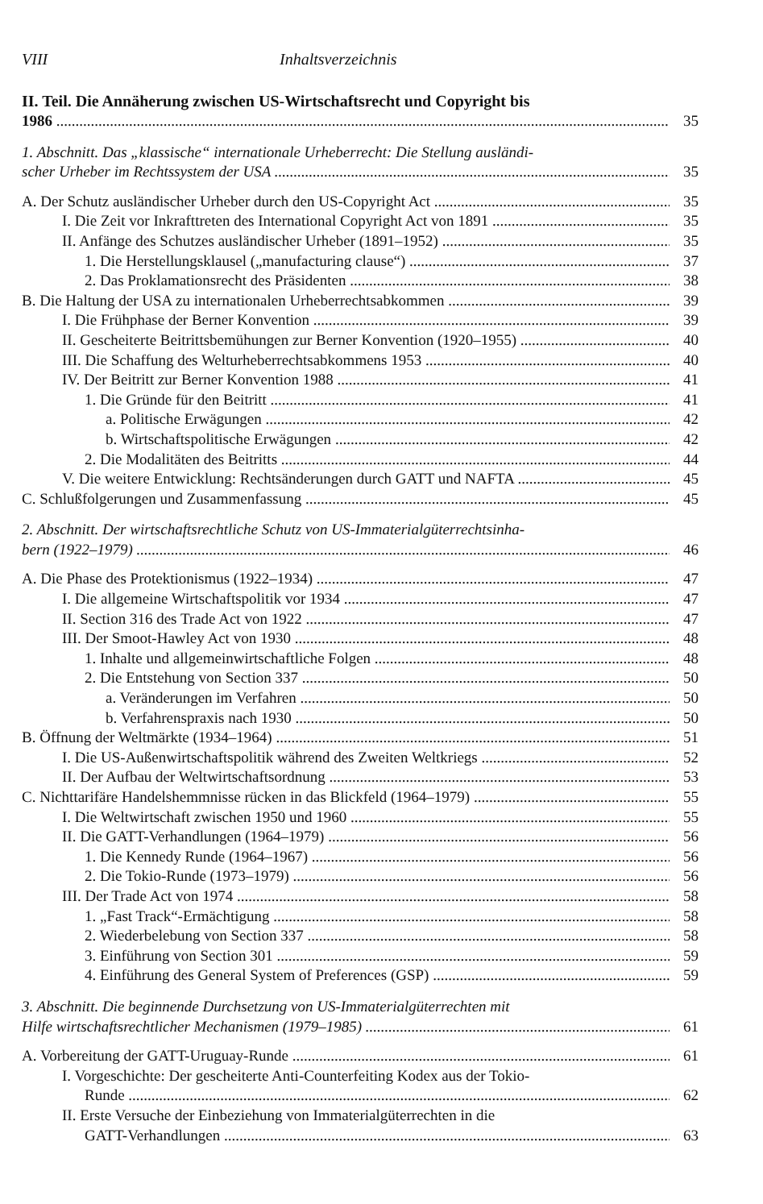VIII Inhaltsverzeichnis
II. Teil. Die Annäherung zwischen US-Wirtschaftsrecht und Copyright bis
1986 35
1. Abschnitt. Das „klassische“ internationale Urheberrecht: Die Stellung ausländi-
scher Urheber im Rechtssystem der USA 35
A. Der Schutz ausländischer Urheber durch den US-Copyright Act 35
I. Die Zeit vor Inkrafttreten des International Copyright Act von 1891 35
II. Anfänge des Schutzes ausländischer Urheber (1891–1952) 35
1. Die Herstellungsklausel („manufacturing clause“) 37
2. Das Proklamationsrecht des Präsidenten 38
B. Die Haltung der USA zu internationalen Urheberrechtsabkommen 39
I. Die Frühphase der Berner Konvention 39
II. Gescheiterte Beitrittsbemühungen zur Berner Konvention (1920–1955) 40
III. Die Schaffung des Welturheberrechtsabkommens 1953 40
IV. Der Beitritt zur Berner Konvention 1988 41
1. Die Gründe für den Beitritt 41
a. Politische Erwägungen 42
b. Wirtschaftspolitische Erwägungen 42
2. Die Modalitäten des Beitritts 44
V. Die weitere Entwicklung: Rechtsänderungen durch GATT und NAFTA 45
C. Schlußfolgerungen und Zusammenfassung 45
2. Abschnitt. Der wirtschaftsrechtliche Schutz von US-Immaterialgüterrechtsinha-
bern (1922–1979) 46
A. Die Phase des Protektionismus (1922–1934) 47
I. Die allgemeine Wirtschaftspolitik vor 1934 47
II. Section 316 des Trade Act von 1922 47
III. Der Smoot-Hawley Act von 1930 48
1. Inhalte und allgemeinwirtschaftliche Folgen 48
2. Die Entstehung von Section 337 50
a. Veränderungen im Verfahren 50
b. Verfahrenspraxis nach 1930 50
B. Öffnung der Weltmärkte (1934–1964) 51
I. Die US-Außenwirtschaftspolitik während des Zweiten Weltkriegs 52
II. Der Aufbau der Weltwirtschaftsordnung 53
C. Nichttarifäre Handelshemmnisse rücken in das Blickfeld (1964–1979) 55
I. Die Weltwirtschaft zwischen 1950 und 1960 55
II. Die GATT-Verhandlungen (1964–1979) 56
1. Die Kennedy Runde (1964–1967) 56
2. Die Tokio-Runde (1973–1979) 56
III. Der Trade Act von 1974 58
1. „Fast Track“-Ermächtigung 58
2. Wiederbelebung von Section 337 58
3. Einführung von Section 301 59
4. Einführung des General System of Preferences (GSP) 59
3. Abschnitt. Die beginnende Durchsetzung von US-Immaterialgüterrechten mit
Hilfe wirtschaftsrechtlicher Mechanismen (1979–1985) 61
A. Vorbereitung der GATT-Uruguay-Runde 61
I. Vorgeschichte: Der gescheiterte Anti-Counterfeiting Kodex aus der Tokio-
Runde 62
II. Erste Versuche der Einbeziehung von Immaterialgüterrechten in die
GATT-Verhandlungen 63